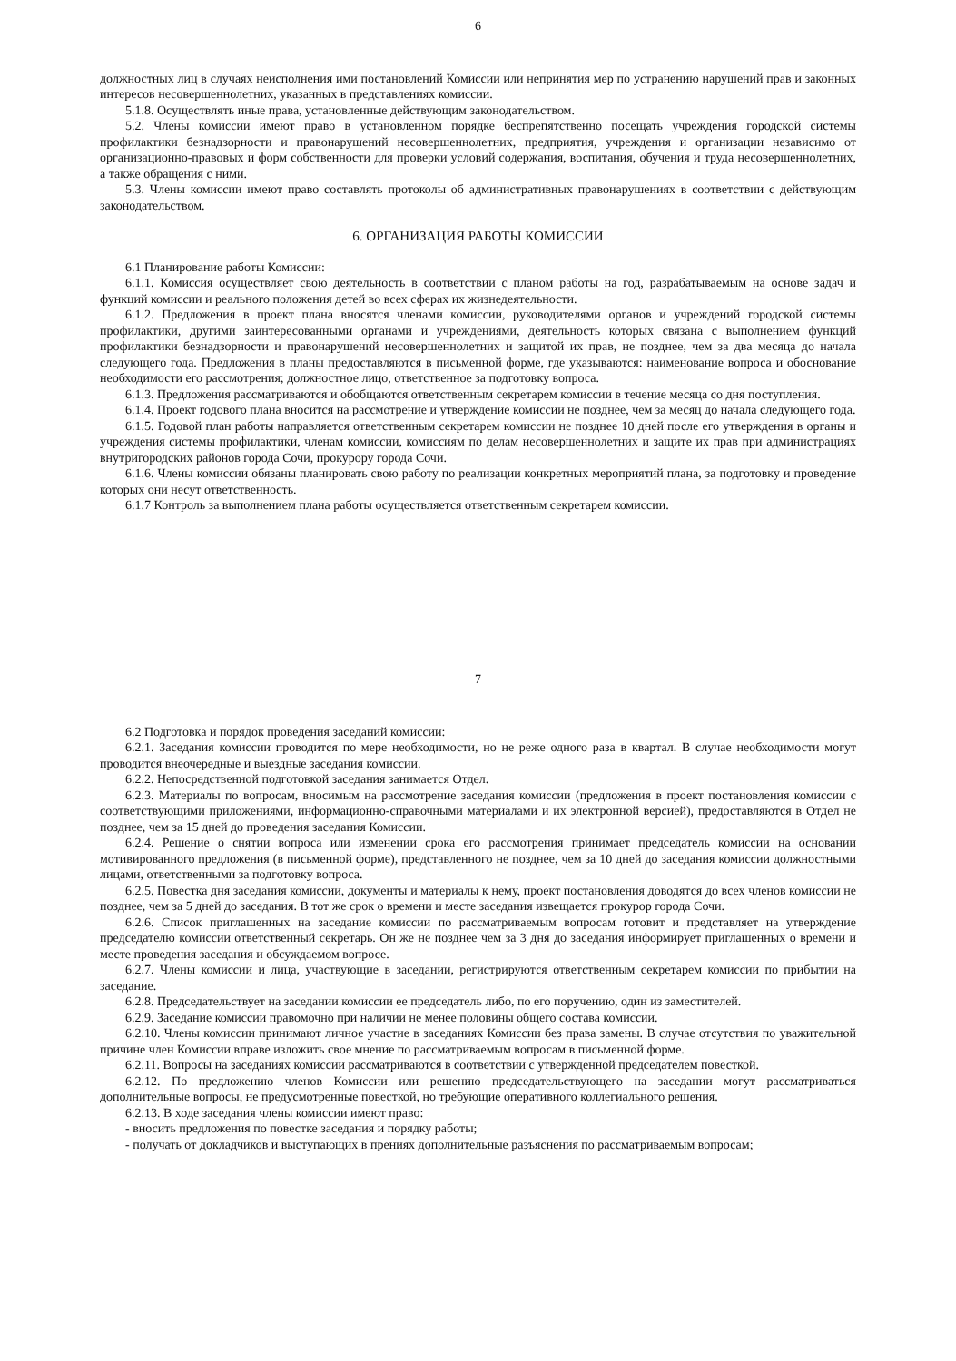6
должностных лиц в случаях неисполнения ими постановлений Комиссии или непринятия мер по устранению нарушений прав и законных интересов несовершеннолетних, указанных в представлениях комиссии.
5.1.8. Осуществлять иные права, установленные действующим законодательством.
5.2. Члены комиссии имеют право в установленном порядке беспрепятственно посещать учреждения городской системы профилактики безнадзорности и правонарушений несовершеннолетних, предприятия, учреждения и организации независимо от организационно-правовых и форм собственности для проверки условий содержания, воспитания, обучения и труда несовершеннолетних, а также обращения с ними.
5.3. Члены комиссии имеют право составлять протоколы об административных правонарушениях в соответствии с действующим законодательством.
6. ОРГАНИЗАЦИЯ РАБОТЫ КОМИССИИ
6.1 Планирование работы Комиссии:
6.1.1. Комиссия осуществляет свою деятельность в соответствии с планом работы на год, разрабатываемым на основе задач и функций комиссии и реального положения детей во всех сферах их жизнедеятельности.
6.1.2. Предложения в проект плана вносятся членами комиссии, руководителями органов и учреждений городской системы профилактики, другими заинтересованными органами и учреждениями, деятельность которых связана с выполнением функций профилактики безнадзорности и правонарушений несовершеннолетних и защитой их прав, не позднее, чем за два месяца до начала следующего года. Предложения в планы предоставляются в письменной форме, где указываются: наименование вопроса и обоснование необходимости его рассмотрения; должностное лицо, ответственное за подготовку вопроса.
6.1.3. Предложения рассматриваются и обобщаются ответственным секретарем комиссии в течение месяца со дня поступления.
6.1.4. Проект годового плана вносится на рассмотрение и утверждение комиссии не позднее, чем за месяц до начала следующего года.
6.1.5. Годовой план работы направляется ответственным секретарем комиссии не позднее 10 дней после его утверждения в органы и учреждения системы профилактики, членам комиссии, комиссиям по делам несовершеннолетних и защите их прав при администрациях внутригородских районов города Сочи, прокурору города Сочи.
6.1.6. Члены комиссии обязаны планировать свою работу по реализации конкретных мероприятий плана, за подготовку и проведение которых они несут ответственность.
6.1.7 Контроль за выполнением плана работы осуществляется ответственным секретарем комиссии.
7
6.2 Подготовка и порядок проведения заседаний комиссии:
6.2.1. Заседания комиссии проводится по мере необходимости, но не реже одного раза в квартал. В случае необходимости могут проводится внеочередные и выездные заседания комиссии.
6.2.2. Непосредственной подготовкой заседания занимается Отдел.
6.2.3. Материалы по вопросам, вносимым на рассмотрение заседания комиссии (предложения в проект постановления комиссии с соответствующими приложениями, информационно-справочными материалами и их электронной версией), предоставляются в Отдел не позднее, чем за 15 дней до проведения заседания Комиссии.
6.2.4. Решение о снятии вопроса или изменении срока его рассмотрения принимает председатель комиссии на основании мотивированного предложения (в письменной форме), представленного не позднее, чем за 10 дней до заседания комиссии должностными лицами, ответственными за подготовку вопроса.
6.2.5. Повестка дня заседания комиссии, документы и материалы к нему, проект постановления доводятся до всех членов комиссии не позднее, чем за 5 дней до заседания. В тот же срок о времени и месте заседания извещается прокурор города Сочи.
6.2.6. Список приглашенных на заседание комиссии по рассматриваемым вопросам готовит и представляет на утверждение председателю комиссии ответственный секретарь. Он же не позднее чем за 3 дня до заседания информирует приглашенных о времени и месте проведения заседания и обсуждаемом вопросе.
6.2.7. Члены комиссии и лица, участвующие в заседании, регистрируются ответственным секретарем комиссии по прибытии на заседание.
6.2.8. Председательствует на заседании комиссии ее председатель либо, по его поручению, один из заместителей.
6.2.9. Заседание комиссии правомочно при наличии не менее половины общего состава комиссии.
6.2.10. Члены комиссии принимают личное участие в заседаниях Комиссии без права замены. В случае отсутствия по уважительной причине член Комиссии вправе изложить свое мнение по рассматриваемым вопросам в письменной форме.
6.2.11. Вопросы на заседаниях комиссии рассматриваются в соответствии с утвержденной председателем повесткой.
6.2.12. По предложению членов Комиссии или решению председательствующего на заседании могут рассматриваться дополнительные вопросы, не предусмотренные повесткой, но требующие оперативного коллегиального решения.
6.2.13. В ходе заседания члены комиссии имеют право:
- вносить предложения по повестке заседания и порядку работы;
- получать от докладчиков и выступающих в прениях дополнительные разъяснения по рассматриваемым вопросам;